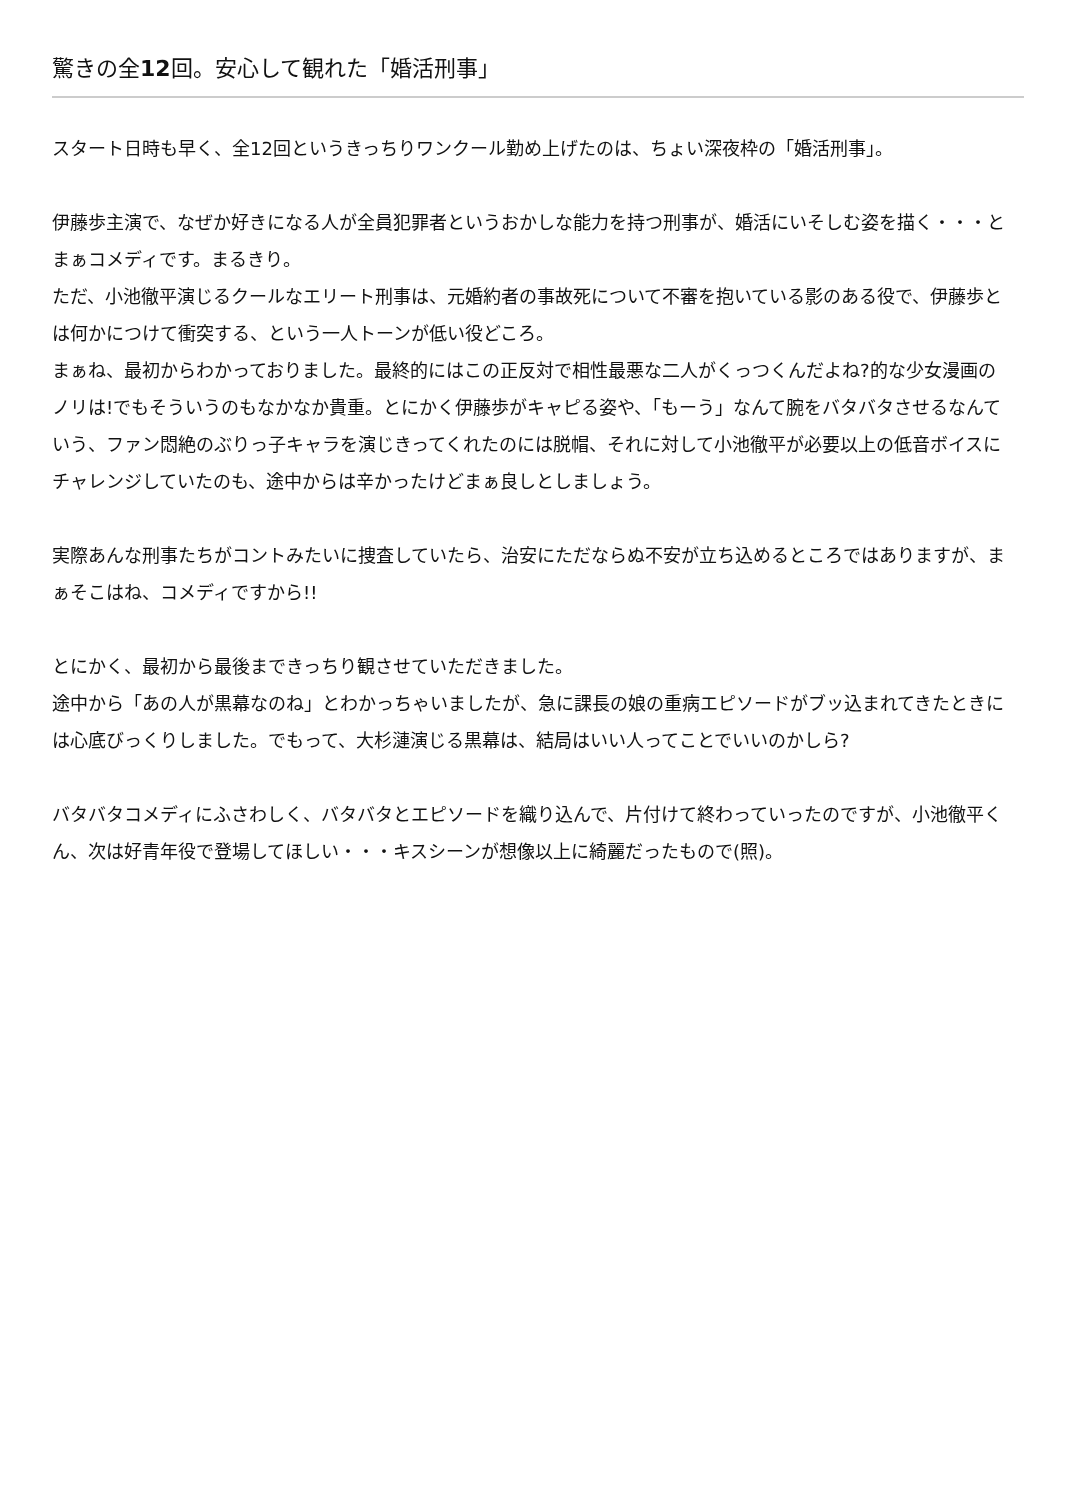驚きの全12回。安心して観れた「婚活刑事」
スタート日時も早く、全12回というきっちりワンクール勤め上げたのは、ちょい深夜枠の「婚活刑事」。
伊藤歩主演で、なぜか好きになる人が全員犯罪者というおかしな能力を持つ刑事が、婚活にいそしむ姿を描く・・・とまぁコメディです。まるきり。
ただ、小池徹平演じるクールなエリート刑事は、元婚約者の事故死について不審を抱いている影のある役で、伊藤歩とは何かにつけて衝突する、という一人トーンが低い役どころ。
まぁね、最初からわかっておりました。最終的にはこの正反対で相性最悪な二人がくっつくんだよね?的な少女漫画のノリは!でもそういうのもなかなか貴重。とにかく伊藤歩がキャピる姿や、「もーう」なんて腕をバタバタさせるなんていう、ファン悶絶のぶりっ子キャラを演じきってくれたのには脱帽、それに対して小池徹平が必要以上の低音ボイスにチャレンジしていたのも、途中からは辛かったけどまぁ良しとしましょう。
実際あんな刑事たちがコントみたいに捜査していたら、治安にただならぬ不安が立ち込めるところではありますが、まぁそこはね、コメディですから!!
とにかく、最初から最後まできっちり観させていただきました。
途中から「あの人が黒幕なのね」とわかっちゃいましたが、急に課長の娘の重病エピソードがブッ込まれてきたときには心底びっくりしました。でもって、大杉漣演じる黒幕は、結局はいい人ってことでいいのかしら?
バタバタコメディにふさわしく、バタバタとエピソードを織り込んで、片付けて終わっていったのですが、小池徹平くん、次は好青年役で登場してほしい・・・キスシーンが想像以上に綺麗だったもので(照)。